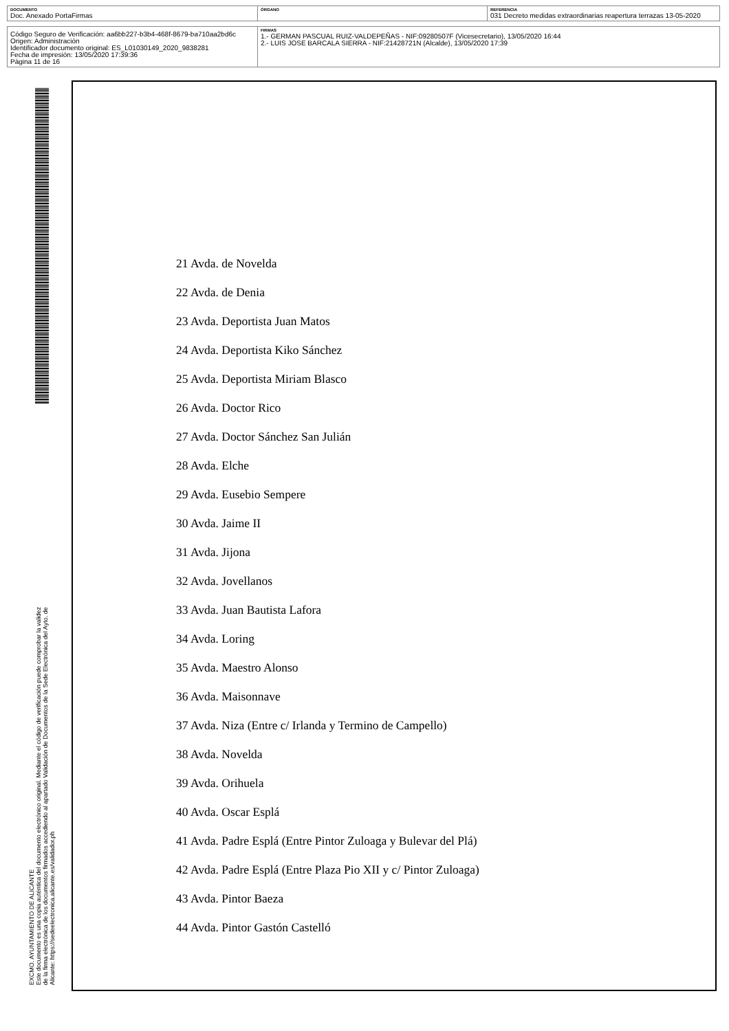| DOCUMENTO Doc. Anexado PortaFirmas | ÓRGANO | REFERENCIA 031 Decreto medidas extraordinarias reapertura terrazas 13-05-2020 |
| Código Seguro de Verificación: aa6bb227-b3b4-468f-8679-ba710aa2bd6c Origen: Administración Identificador documento original: ES_L01030149_2020_9838281 Fecha de impresión: 13/05/2020 17:39:36 Página 11 de 16 | FIRMAS 1.- GERMAN PASCUAL RUIZ-VALDEPEÑAS - NIF:09280507F (Vicesecretario), 13/05/2020 16:44 2.- LUIS JOSE BARCALA SIERRA - NIF:21428721N (Alcalde), 13/05/2020 17:39 |
EXCMO. AYUNTAMIENTO DE ALICANTE
Este documento es una copia auténtica del documento electrónico original. Mediante el código de verificación puede comprobar la validez
de la firma electrónica de los documentos firmados accediendo al apartado Validación de Documentos de la Sede Electrónica del Ayto. de
Alicante: https://sedeelectronica.alicante.es/validador.ph
21 Avda. de Novelda
22 Avda. de Denia
23 Avda. Deportista Juan Matos
24 Avda. Deportista Kiko Sánchez
25 Avda. Deportista Miriam Blasco
26 Avda. Doctor Rico
27 Avda. Doctor Sánchez San Julián
28 Avda. Elche
29 Avda. Eusebio Sempere
30 Avda. Jaime II
31 Avda. Jijona
32 Avda. Jovellanos
33 Avda. Juan Bautista Lafora
34 Avda. Loring
35 Avda. Maestro Alonso
36 Avda. Maisonnave
37 Avda. Niza (Entre c/ Irlanda y Termino de Campello)
38 Avda. Novelda
39 Avda. Orihuela
40 Avda. Oscar Esplá
41 Avda. Padre Esplá (Entre Pintor Zuloaga y Bulevar del Plá)
42 Avda. Padre Esplá (Entre Plaza Pio XII y c/ Pintor Zuloaga)
43 Avda. Pintor Baeza
44 Avda. Pintor Gastón Castelló